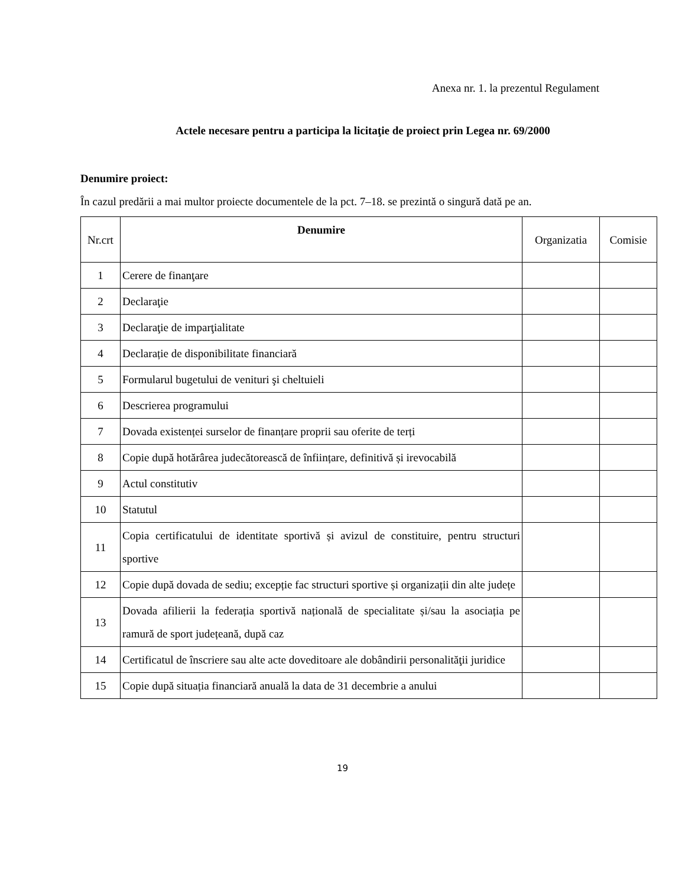Anexa nr. 1. la prezentul Regulament
Actele necesare pentru a participa la licitaţie de proiect prin Legea nr. 69/2000
Denumire proiect:
În cazul predării a mai multor proiecte documentele de la pct. 7–18. se prezintă o singură dată pe an.
| Nr.crt | Denumire | Organizatia | Comisie |
| --- | --- | --- | --- |
| 1 | Cerere de finanţare | | |
| 2 | Declaraţie | | |
| 3 | Declaraţie de imparţialitate | | |
| 4 | Declarație de disponibilitate financiară | | |
| 5 | Formularul bugetului de venituri şi cheltuieli | | |
| 6 | Descrierea programului | | |
| 7 | Dovada existenței surselor de finanțare proprii sau oferite de terți | | |
| 8 | Copie după hotărârea judecătorească de înființare, definitivă și irevocabilă | | |
| 9 | Actul constitutiv | | |
| 10 | Statutul | | |
| 11 | Copia certificatului de identitate sportivă și avizul de constituire, pentru structuri sportive | | |
| 12 | Copie după dovada de sediu; excepție fac structuri sportive și organizații din alte județe | | |
| 13 | Dovada afilierii la federația sportivă națională de specialitate și/sau la asociația pe ramură de sport județeană, după caz | | |
| 14 | Certificatul de înscriere sau alte acte doveditoare ale dobândirii personalităţii juridice | | |
| 15 | Copie după situația financiară anuală la data de 31 decembrie a anului | | |
19